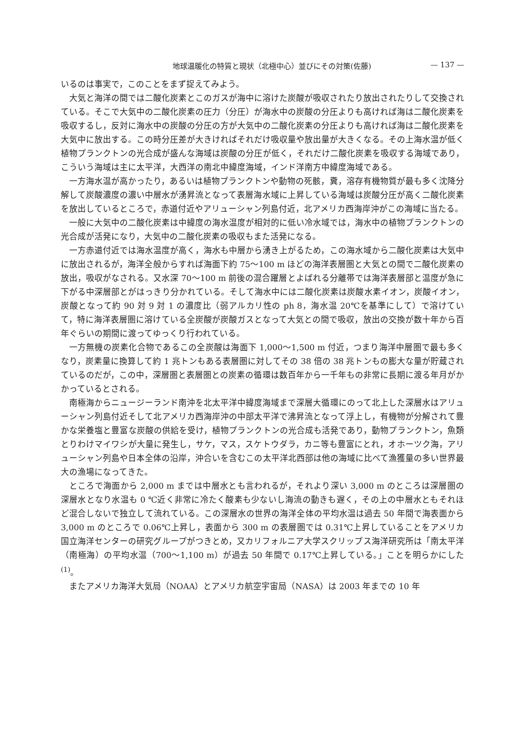地球温暖化の特質と現状（北極中心）並びにその対策(佐藤) — 137 —
いるのは事実で，このことをまず捉えてみよう。
大気と海洋の間では二酸化炭素とこのガスが海中に溶けた炭酸が吸収されたり放出されたりして交換されている。そこで大気中の二酸化炭素の圧力（分圧）が海水中の炭酸の分圧よりも高ければ海は二酸化炭素を吸収するし，反対に海水中の炭酸の分圧の方が大気中の二酸化炭素の分圧よりも高ければ海は二酸化炭素を大気中に放出する。この時分圧差が大きければそれだけ吸収量や放出量が大きくなる。その上海水温が低く植物プランクトンの光合成が盛んな海域は炭酸の分圧が低く，それだけ二酸化炭素を吸収する海域であり，こういう海域は主に太平洋，大西洋の南北中緯度海域，インド洋南方中緯度海域である。
一方海水温が高かったり，あるいは植物プランクトンや動物の死骸，糞，溶存有機物質が最も多く沈降分解して炭酸濃度の濃い中層水が湧昇流となって表層海水域に上昇している海域は炭酸分圧が高く二酸化炭素を放出しているところで，赤道付近やアリューシャン列島付近，北アメリカ西海岸沖がこの海域に当たる。
一般に大気中の二酸化炭素は中緯度の海水温度が相対的に低い冷水域では，海水中の植物プランクトンの光合成が活発になり，大気中の二酸化炭素の吸収もまた活発になる。
一方赤道付近では海水温度が高く，海水も中層から湧き上がるため，この海水域から二酸化炭素は大気中に放出されるが，海洋全般からすれば海面下約 75〜100 m ほどの海洋表層圏と大気との間で二酸化炭素の放出，吸収がなされる。又水深 70〜100 m 前後の混合躍層とよばれる分離帯では海洋表層部と温度が急に下がる中深層部とがはっきり分かれている。そして海水中には二酸化炭素は炭酸水素イオン，炭酸イオン，炭酸となって約 90 対 9 対 1 の濃度比（弱アルカリ性の ph 8，海水温 20℃を基準にして）で溶けていて，特に海洋表層圏に溶けている全炭酸が炭酸ガスとなって大気との間で吸収，放出の交換が数十年から百年ぐらいの期間に渡ってゆっくり行われている。
一方無機の炭素化合物であるこの全炭酸は海面下 1,000〜1,500 m 付近，つまり海洋中層圏で最も多くなり，炭素量に換算して約 1 兆トンもある表層圏に対してその 38 倍の 38 兆トンもの膨大な量が貯蔵されているのだが，この中，深層圏と表層圏との炭素の循環は数百年から一千年もの非常に長期に渡る年月がかかっているとされる。
南極海からニュージーランド南沖を北太平洋中緯度海域まで深層大循環にのって北上した深層水はアリューシャン列島付近そして北アメリカ西海岸沖の中部太平洋で沸昇流となって浮上し，有機物が分解されて豊かな栄養塩と豊富な炭酸の供給を受け，植物プランクトンの光合成も活発であり，動物プランクトン，魚類とりわけマイワシが大量に発生し，サケ，マス，スケトウダラ，カニ等も豊富にとれ，オホーツク海，アリューシャン列島や日本全体の沿岸，沖合いを含むこの太平洋北西部は他の海域に比べて漁獲量の多い世界最大の漁場になってきた。
ところで海面から 2,000 m までは中層水とも言われるが，それより深い 3,000 m のところは深層圏の深層水となり水温も 0 ℃近く非常に冷たく酸素も少ないし海流の動きも遅く，その上の中層水ともそれほど混合しないで独立して流れている。この深層水の世界の海洋全体の平均水温は過去 50 年間で海表面から 3,000 m のところで 0.06℃上昇し，表面から 300 m の表層圏では 0.31℃上昇していることをアメリカ国立海洋センターの研究グループがつきとめ，又カリフォルニア大学スクリップス海洋研究所は「南太平洋（南極海）の平均水温（700〜1,100 m）が過去 50 年間で 0.17℃上昇している。」ことを明らかにした<sup>(1)</sup>。
またアメリカ海洋大気局（NOAA）とアメリカ航空宇宙局（NASA）は 2003 年までの 10 年